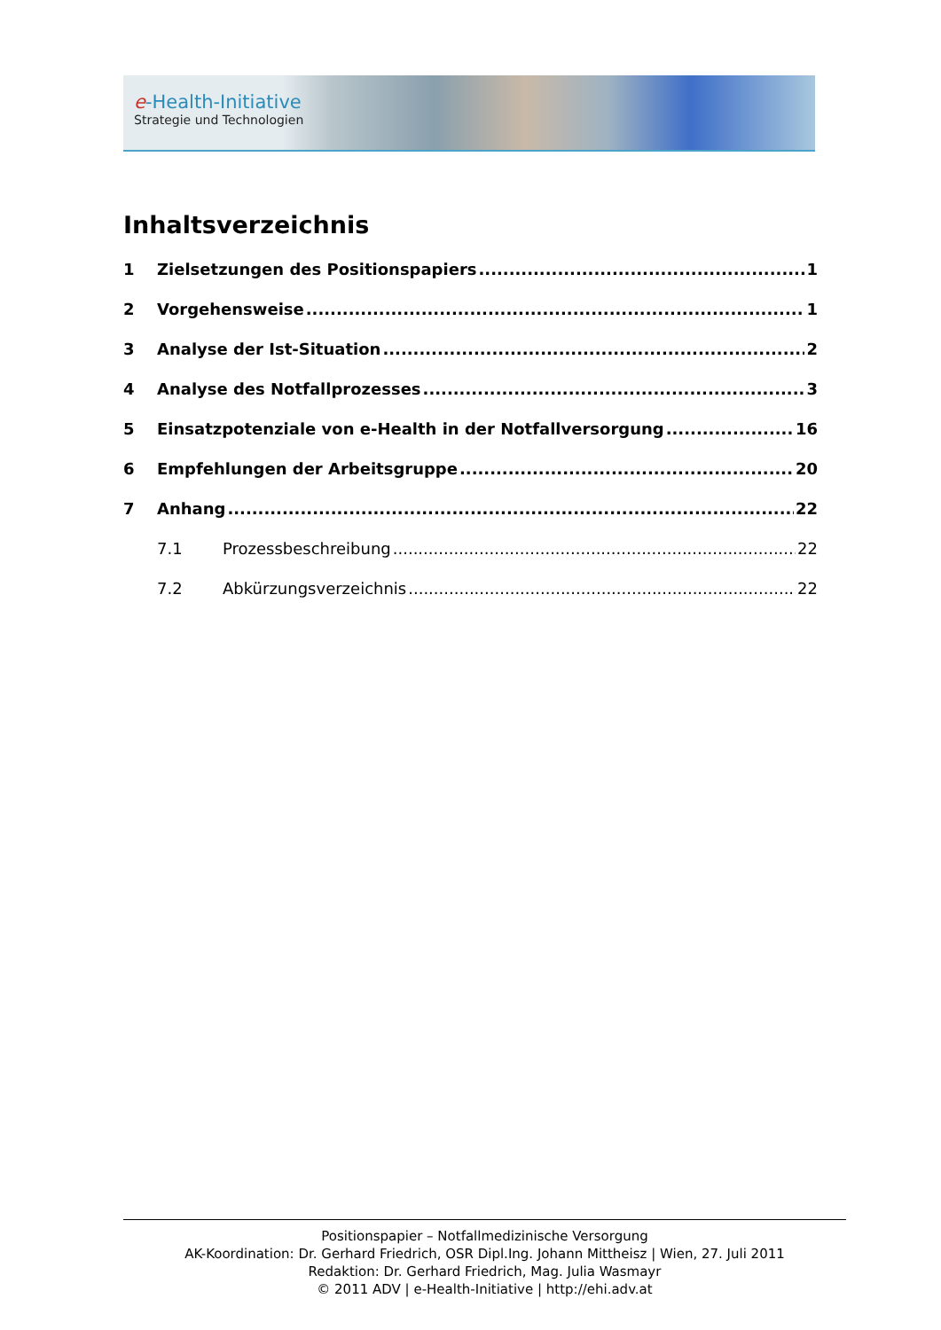e-Health-Initiative
Strategie und Technologien
Inhaltsverzeichnis
1 Zielsetzungen des Positionspapiers 1
2 Vorgehensweise 1
3 Analyse der Ist-Situation 2
4 Analyse des Notfallprozesses 3
5 Einsatzpotenziale von e-Health in der Notfallversorgung 16
6 Empfehlungen der Arbeitsgruppe 20
7 Anhang 22
7.1 Prozessbeschreibung 22
7.2 Abkürzungsverzeichnis 22
Positionspapier – Notfallmedizinische Versorgung
AK-Koordination: Dr. Gerhard Friedrich, OSR Dipl.Ing. Johann Mittheisz | Wien, 27. Juli 2011
Redaktion: Dr. Gerhard Friedrich, Mag. Julia Wasmayr
© 2011 ADV | e-Health-Initiative | http://ehi.adv.at